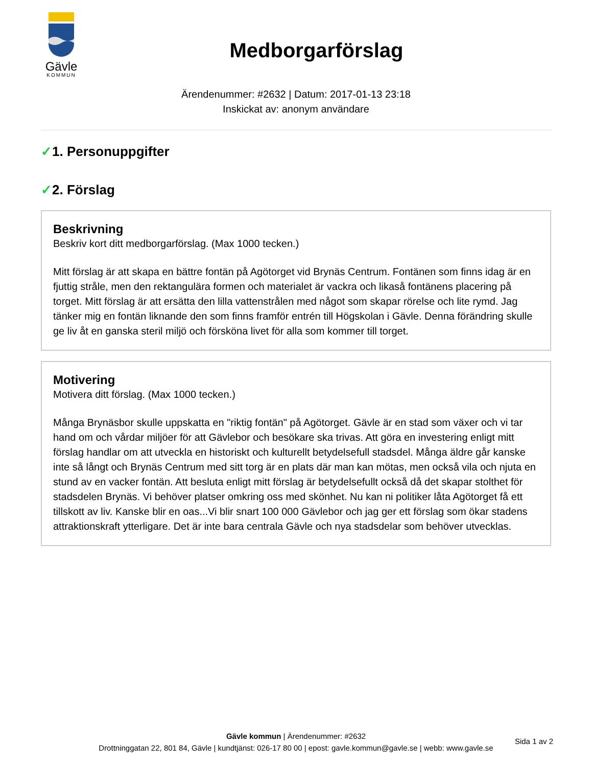Gävle
KOMMUN
Medborgarförslag
Ärendenummer: #2632 | Datum: 2017-01-13 23:18
Inskickat av: anonym användare
✓1. Personuppgifter
✓2. Förslag
Beskrivning
Beskriv kort ditt medborgarförslag. (Max 1000 tecken.)
Mitt förslag är att skapa en bättre fontän på Agötorget vid Brynäs Centrum. Fontänen som finns idag är en fjuttig stråle, men den rektangulära formen och materialet är vackra och likaså fontänens placering på torget. Mitt förslag är att ersätta den lilla vattenstrålen med något som skapar rörelse och lite rymd. Jag tänker mig en fontän liknande den som finns framför entrén till Högskolan i Gävle. Denna förändring skulle ge liv åt en ganska steril miljö och försköna livet för alla som kommer till torget.
Motivering
Motivera ditt förslag. (Max 1000 tecken.)
Många Brynäsbor skulle uppskatta en "riktig fontän" på Agötorget. Gävle är en stad som växer och vi tar hand om och vårdar miljöer för att Gävlebor och besökare ska trivas. Att göra en investering enligt mitt förslag handlar om att utveckla en historiskt och kulturellt betydelsefull stadsdel. Många äldre går kanske inte så långt och Brynäs Centrum med sitt torg är en plats där man kan mötas, men också vila och njuta en stund av en vacker fontän. Att besluta enligt mitt förslag är betydelsefullt också då det skapar stolthet för stadsdelen Brynäs. Vi behöver platser omkring oss med skönhet. Nu kan ni politiker låta Agötorget få ett tillskott av liv. Kanske blir en oas...Vi blir snart 100 000 Gävlebor och jag ger ett förslag som ökar stadens attraktionskraft ytterligare. Det är inte bara centrala Gävle och nya stadsdelar som behöver utvecklas.
Gävle kommun | Ärendenummer: #2632
Drottninggatan 22, 801 84, Gävle | kundtjänst: 026-17 80 00 | epost: gavle.kommun@gavle.se | webb: www.gavle.se
Sida 1 av 2